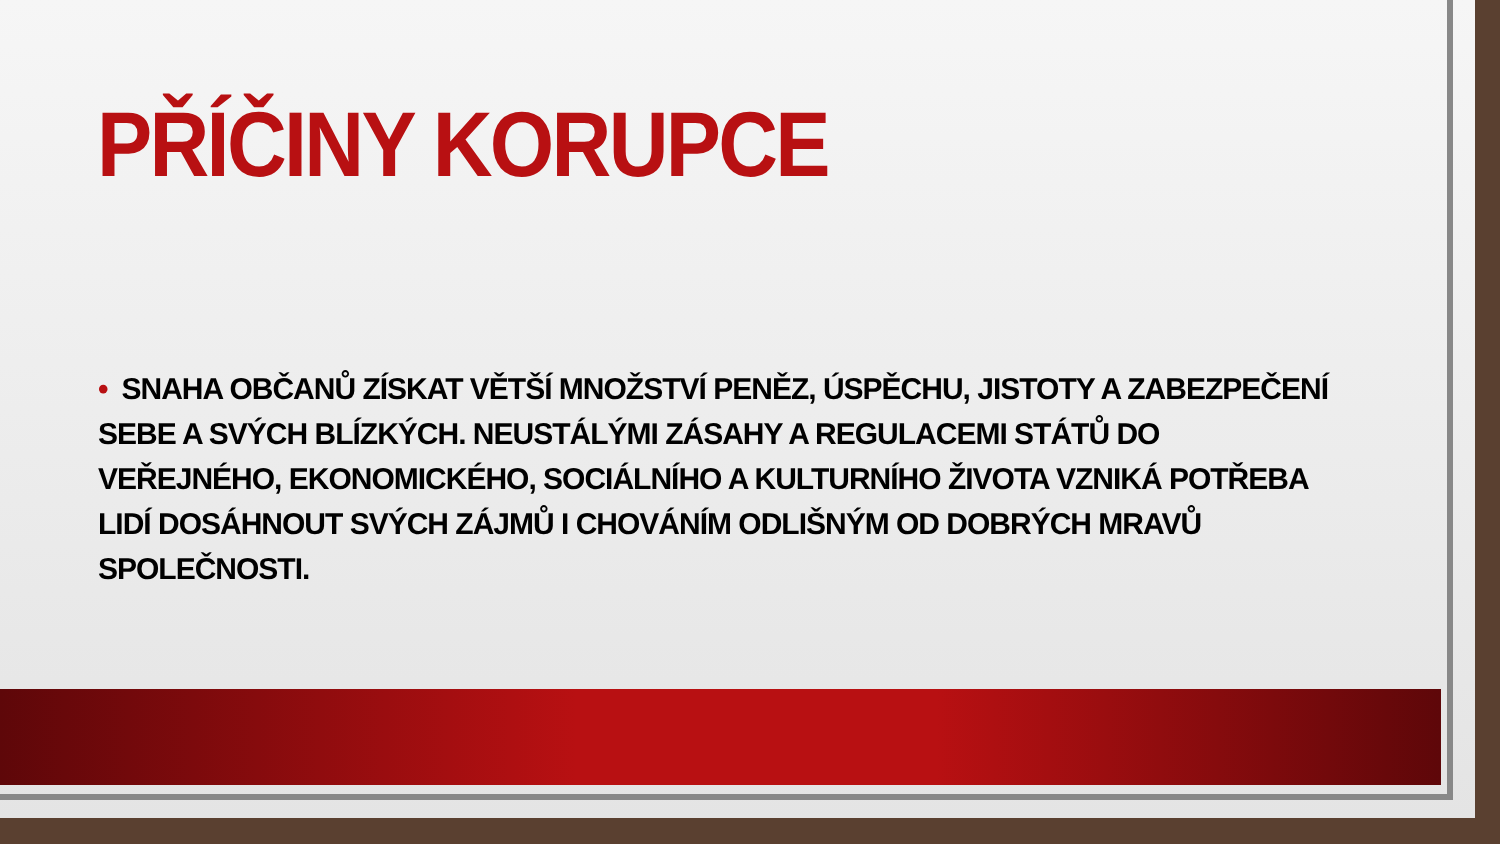PŘÍČINY KORUPCE
• SNAHA OBČANŮ ZÍSKAT VĚTŠÍ MNOŽSTVÍ PENĚZ, ÚSPĚCHU, JISTOTY A ZABEZPEČENÍ SEBE A SVÝCH BLÍZKÝCH. NEUSTÁLÝMI ZÁSAHY A REGULACEMI STÁTŮ DO VEŘEJNÉHO, EKONOMICKÉHO, SOCIÁLNÍHO A KULTURNÍHO ŽIVOTA VZNIKÁ POTŘEBA LIDÍ DOSÁHNOUT SVÝCH ZÁJMŮ I CHOVÁNÍM ODLIŠNÝM OD DOBRÝCH MRAVŮ SPOLEČNOSTI.